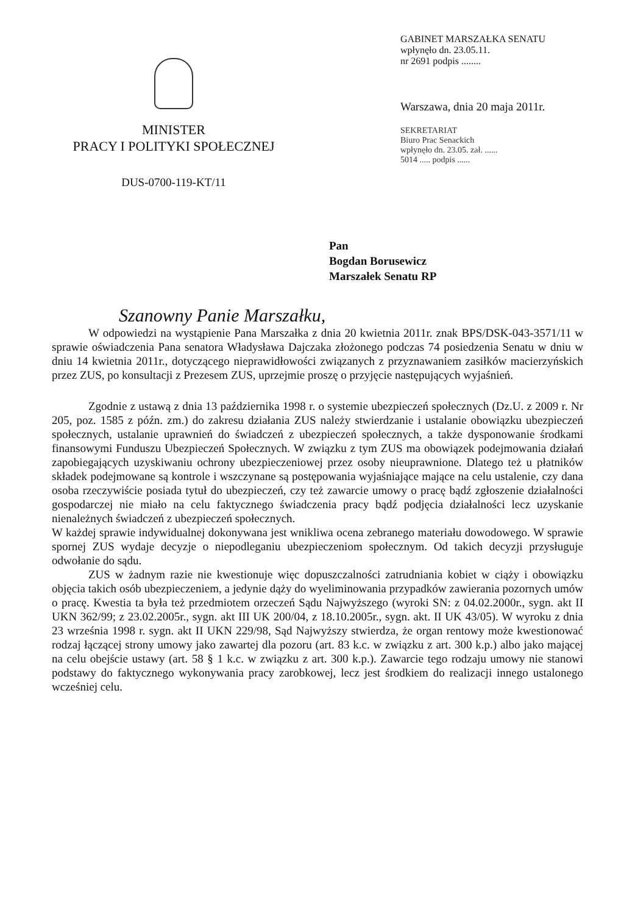MINISTER
PRACY I POLITYKI SPOŁECZNEJ
DUS-0700-119-KT/11
GABINET MARSZAŁKA SENATU
wpłynęło dn. 23.05.11.
nr 2691 podpis ........
Warszawa, dnia 20 maja 2011r.
SEKRETARIAT
Biuro Prac Senackich
wpłynęło dn. 23.05. zał. ......
5014 ..... podpis ......
Pan
Bogdan Borusewicz
Marszałek Senatu RP
Szanowny Panie Marszałku,
W odpowiedzi na wystąpienie Pana Marszałka z dnia 20 kwietnia 2011r. znak BPS/DSK-043-3571/11 w sprawie oświadczenia Pana senatora Władysława Dajczaka złożonego podczas 74 posiedzenia Senatu w dniu w dniu 14 kwietnia 2011r., dotyczącego nieprawidłowości związanych z przyznawaniem zasiłków macierzyńskich przez ZUS, po konsultacji z Prezesem ZUS, uprzejmie proszę o przyjęcie następujących wyjaśnień.
Zgodnie z ustawą z dnia 13 października 1998 r. o systemie ubezpieczeń społecznych (Dz.U. z 2009 r. Nr 205, poz. 1585 z późn. zm.) do zakresu działania ZUS należy stwierdzanie i ustalanie obowiązku ubezpieczeń społecznych, ustalanie uprawnień do świadczeń z ubezpieczeń społecznych, a także dysponowanie środkami finansowymi Funduszu Ubezpieczeń Społecznych. W związku z tym ZUS ma obowiązek podejmowania działań zapobiegających uzyskiwaniu ochrony ubezpieczeniowej przez osoby nieuprawnione. Dlatego też u płatników składek podejmowane są kontrole i wszczynane są postępowania wyjaśniające mające na celu ustalenie, czy dana osoba rzeczywiście posiada tytuł do ubezpieczeń, czy też zawarcie umowy o pracę bądź zgłoszenie działalności gospodarczej nie miało na celu faktycznego świadczenia pracy bądź podjęcia działalności lecz uzyskanie nienależnych świadczeń z ubezpieczeń społecznych.
W każdej sprawie indywidualnej dokonywana jest wnikliwa ocena zebranego materiału dowodowego. W sprawie spornej ZUS wydaje decyzje o niepodleganiu ubezpieczeniom społecznym. Od takich decyzji przysługuje odwołanie do sądu.
ZUS w żadnym razie nie kwestionuje więc dopuszczalności zatrudniania kobiet w ciąży i obowiązku objęcia takich osób ubezpieczeniem, a jedynie dąży do wyeliminowania przypadków zawierania pozornych umów o pracę. Kwestia ta była też przedmiotem orzeczeń Sądu Najwyższego (wyroki SN: z 04.02.2000r., sygn. akt II UKN 362/99; z 23.02.2005r., sygn. akt III UK 200/04, z 18.10.2005r., sygn. akt. II UK 43/05). W wyroku z dnia 23 września 1998 r. sygn. akt II UKN 229/98, Sąd Najwyższy stwierdza, że organ rentowy może kwestionować rodzaj łączącej strony umowy jako zawartej dla pozoru (art. 83 k.c. w związku z art. 300 k.p.) albo jako mającej na celu obejście ustawy (art. 58 § 1 k.c. w związku z art. 300 k.p.). Zawarcie tego rodzaju umowy nie stanowi podstawy do faktycznego wykonywania pracy zarobkowej, lecz jest środkiem do realizacji innego ustalonego wcześniej celu.